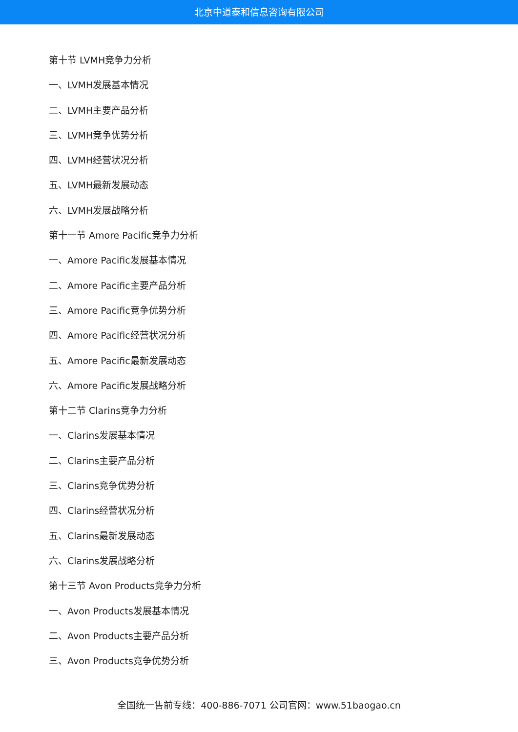北京中道泰和信息咨询有限公司
第十节 LVMH竞争力分析
一、LVMH发展基本情况
二、LVMH主要产品分析
三、LVMH竞争优势分析
四、LVMH经营状况分析
五、LVMH最新发展动态
六、LVMH发展战略分析
第十一节 Amore Pacific竞争力分析
一、Amore Pacific发展基本情况
二、Amore Pacific主要产品分析
三、Amore Pacific竞争优势分析
四、Amore Pacific经营状况分析
五、Amore Pacific最新发展动态
六、Amore Pacific发展战略分析
第十二节 Clarins竞争力分析
一、Clarins发展基本情况
二、Clarins主要产品分析
三、Clarins竞争优势分析
四、Clarins经营状况分析
五、Clarins最新发展动态
六、Clarins发展战略分析
第十三节 Avon Products竞争力分析
一、Avon Products发展基本情况
二、Avon Products主要产品分析
三、Avon Products竞争优势分析
全国统一售前专线：400-886-7071 公司官网：www.51baogao.cn